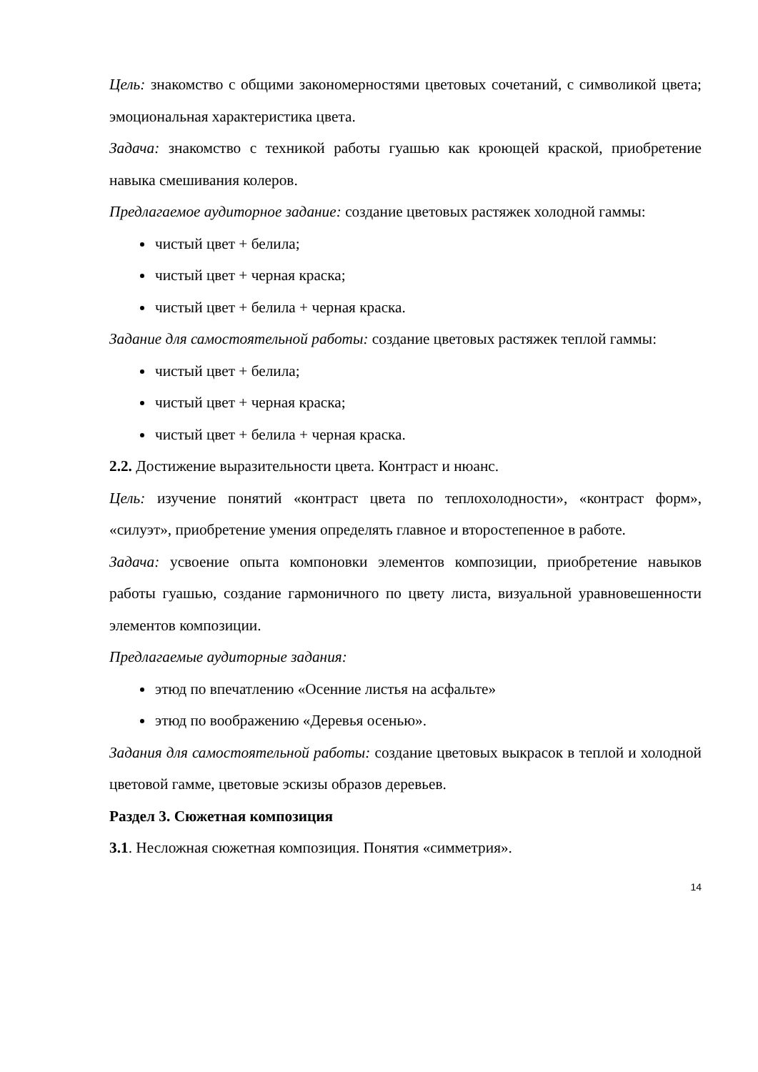Цель: знакомство с общими закономерностями цветовых сочетаний, с символикой цвета; эмоциональная характеристика цвета.
Задача: знакомство с техникой работы гуашью как кроющей краской, приобретение навыка смешивания колеров.
Предлагаемое аудиторное задание: создание цветовых растяжек холодной гаммы:
чистый цвет + белила;
чистый цвет + черная краска;
чистый цвет + белила + черная краска.
Задание для самостоятельной работы: создание цветовых растяжек теплой гаммы:
чистый цвет + белила;
чистый цвет + черная краска;
чистый цвет + белила + черная краска.
2.2. Достижение выразительности цвета. Контраст и нюанс.
Цель: изучение понятий «контраст цвета по теплохолодности», «контраст форм», «силуэт», приобретение умения определять главное и второстепенное в работе.
Задача: усвоение опыта компоновки элементов композиции, приобретение навыков работы гуашью, создание гармоничного по цвету листа, визуальной уравновешенности элементов композиции.
Предлагаемые аудиторные задания:
этюд по впечатлению «Осенние листья на асфальте»
этюд по воображению «Деревья осенью».
Задания для самостоятельной работы: создание цветовых выкрасок в теплой и холодной цветовой гамме, цветовые эскизы образов деревьев.
Раздел 3. Сюжетная композиция
3.1. Несложная сюжетная композиция. Понятия «симметрия».
14